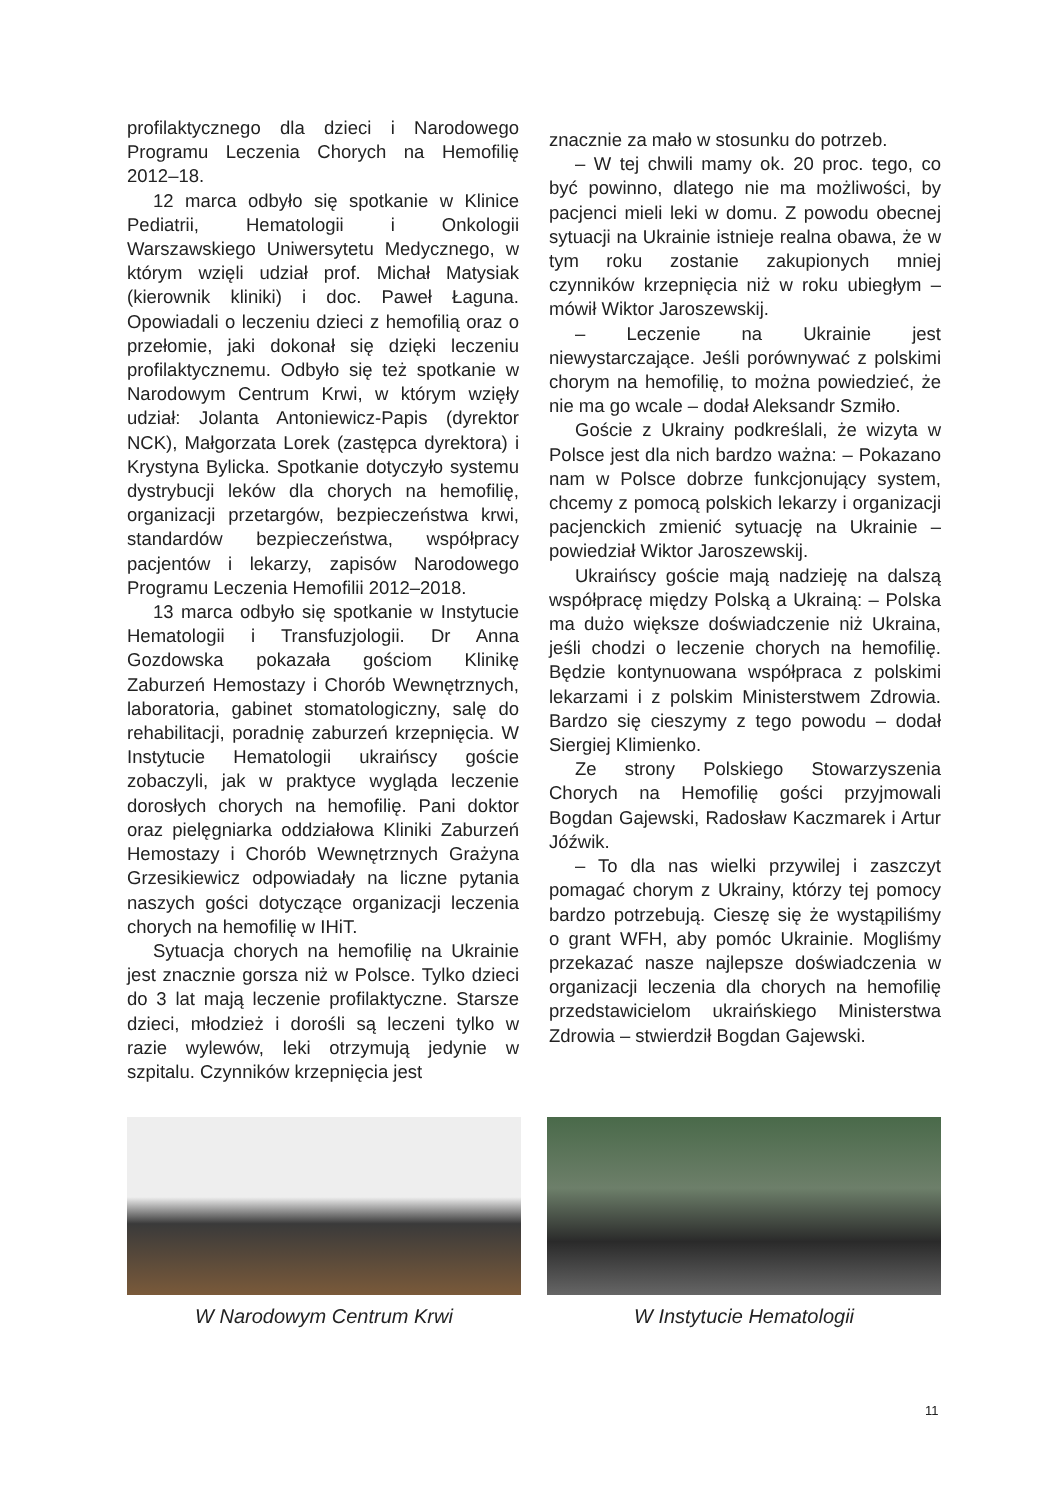profilaktycznego dla dzieci i Narodowego Programu Leczenia Chorych na Hemofilię 2012–18.
12 marca odbyło się spotkanie w Klinice Pediatrii, Hematologii i Onkologii Warszawskiego Uniwersytetu Medycznego, w którym wzięli udział prof. Michał Matysiak (kierownik kliniki) i doc. Paweł Łaguna. Opowiadali o leczeniu dzieci z hemofilią oraz o przełomie, jaki dokonał się dzięki leczeniu profilaktycznemu. Odbyło się też spotkanie w Narodowym Centrum Krwi, w którym wzięły udział: Jolanta Antoniewicz-Papis (dyrektor NCK), Małgorzata Lorek (zastępca dyrektora) i Krystyna Bylicka. Spotkanie dotyczyło systemu dystrybucji leków dla chorych na hemofilię, organizacji przetargów, bezpieczeństwa krwi, standardów bezpieczeństwa, współpracy pacjentów i lekarzy, zapisów Narodowego Programu Leczenia Hemofilii 2012–2018.
13 marca odbyło się spotkanie w Instytucie Hematologii i Transfuzjologii. Dr Anna Gozdowska pokazała gościom Klinikę Zaburzeń Hemostazy i Chorób Wewnętrznych, laboratoria, gabinet stomatologiczny, salę do rehabilitacji, poradnię zaburzeń krzepnięcia. W Instytucie Hematologii ukraińscy goście zobaczyli, jak w praktyce wygląda leczenie dorosłych chorych na hemofilię. Pani doktor oraz pielęgniarka oddziałowa Kliniki Zaburzeń Hemostazy i Chorób Wewnętrznych Grażyna Grzesikiewicz odpowiadały na liczne pytania naszych gości dotyczące organizacji leczenia chorych na hemofilię w IHiT.
Sytuacja chorych na hemofilię na Ukrainie jest znacznie gorsza niż w Polsce. Tylko dzieci do 3 lat mają leczenie profilaktyczne. Starsze dzieci, młodzież i dorośli są leczeni tylko w razie wylewów, leki otrzymują jedynie w szpitalu. Czynników krzepnięcia jest
znacznie za mało w stosunku do potrzeb.
– W tej chwili mamy ok. 20 proc. tego, co być powinno, dlatego nie ma możliwości, by pacjenci mieli leki w domu. Z powodu obecnej sytuacji na Ukrainie istnieje realna obawa, że w tym roku zostanie zakupionych mniej czynników krzepnięcia niż w roku ubiegłym – mówił Wiktor Jaroszewskij.
– Leczenie na Ukrainie jest niewystarczające. Jeśli porównywać z polskimi chorym na hemofilię, to można powiedzieć, że nie ma go wcale – dodał Aleksandr Szmiło.
Goście z Ukrainy podkreślali, że wizyta w Polsce jest dla nich bardzo ważna: – Pokazano nam w Polsce dobrze funkcjonujący system, chcemy z pomocą polskich lekarzy i organizacji pacjenckich zmienić sytuację na Ukrainie – powiedział Wiktor Jaroszewskij.
Ukraińscy goście mają nadzieję na dalszą współpracę między Polską a Ukrainą: – Polska ma dużo większe doświadczenie niż Ukraina, jeśli chodzi o leczenie chorych na hemofilię. Będzie kontynuowana współpraca z polskimi lekarzami i z polskim Ministerstwem Zdrowia. Bardzo się cieszymy z tego powodu – dodał Siergiej Klimienko.
Ze strony Polskiego Stowarzyszenia Chorych na Hemofilię gości przyjmowali Bogdan Gajewski, Radosław Kaczmarek i Artur Jóźwik.
– To dla nas wielki przywilej i zaszczyt pomagać chorym z Ukrainy, którzy tej pomocy bardzo potrzebują. Cieszę się że wystąpiliśmy o grant WFH, aby pomóc Ukrainie. Mogliśmy przekazać nasze najlepsze doświadczenia w organizacji leczenia dla chorych na hemofilię przedstawicielom ukraińskiego Ministerstwa Zdrowia – stwierdził Bogdan Gajewski.
W Narodowym Centrum Krwi W Instytucie Hematologii
11